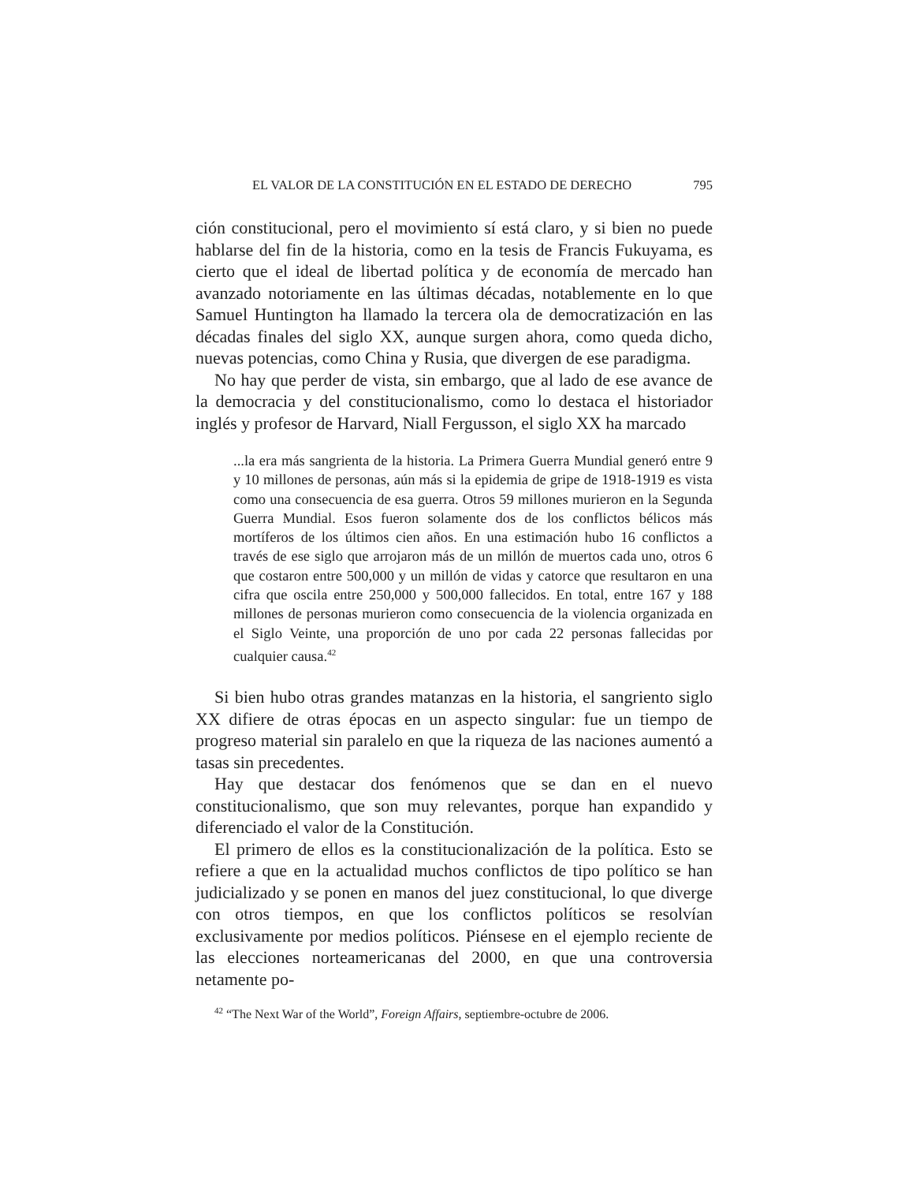EL VALOR DE LA CONSTITUCIÓN EN EL ESTADO DE DERECHO 795
ción constitucional, pero el movimiento sí está claro, y si bien no puede hablarse del fin de la historia, como en la tesis de Francis Fukuyama, es cierto que el ideal de libertad política y de economía de mercado han avanzado notoriamente en las últimas décadas, notablemente en lo que Samuel Huntington ha llamado la tercera ola de democratización en las décadas finales del siglo XX, aunque surgen ahora, como queda dicho, nuevas potencias, como China y Rusia, que divergen de ese paradigma.
No hay que perder de vista, sin embargo, que al lado de ese avance de la democracia y del constitucionalismo, como lo destaca el historiador inglés y profesor de Harvard, Niall Fergusson, el siglo XX ha marcado
...la era más sangrienta de la historia. La Primera Guerra Mundial generó entre 9 y 10 millones de personas, aún más si la epidemia de gripe de 1918-1919 es vista como una consecuencia de esa guerra. Otros 59 millones murieron en la Segunda Guerra Mundial. Esos fueron solamente dos de los conflictos bélicos más mortíferos de los últimos cien años. En una estimación hubo 16 conflictos a través de ese siglo que arrojaron más de un millón de muertos cada uno, otros 6 que costaron entre 500,000 y un millón de vidas y catorce que resultaron en una cifra que oscila entre 250,000 y 500,000 fallecidos. En total, entre 167 y 188 millones de personas murieron como consecuencia de la violencia organizada en el Siglo Veinte, una proporción de uno por cada 22 personas fallecidas por cualquier causa.<sup>42</sup>
Si bien hubo otras grandes matanzas en la historia, el sangriento siglo XX difiere de otras épocas en un aspecto singular: fue un tiempo de progreso material sin paralelo en que la riqueza de las naciones aumentó a tasas sin precedentes.
Hay que destacar dos fenómenos que se dan en el nuevo constitucionalismo, que son muy relevantes, porque han expandido y diferenciado el valor de la Constitución.
El primero de ellos es la constitucionalización de la política. Esto se refiere a que en la actualidad muchos conflictos de tipo político se han judicializado y se ponen en manos del juez constitucional, lo que diverge con otros tiempos, en que los conflictos políticos se resolvían exclusivamente por medios políticos. Piénsese en el ejemplo reciente de las elecciones norteamericanas del 2000, en que una controversia netamente po-
<sup>42</sup> “The Next War of the World”, Foreign Affairs, septiembre-octubre de 2006.